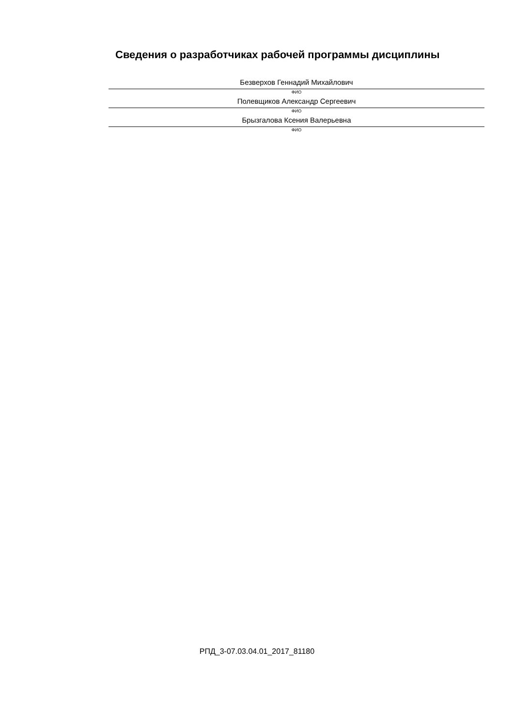Сведения о разработчиках рабочей программы дисциплины
Безверхов Геннадий Михайлович
ФИО
Полевщиков Александр Сергеевич
ФИО
Брызгалова Ксения Валерьевна
ФИО
РПД_3-07.03.04.01_2017_81180